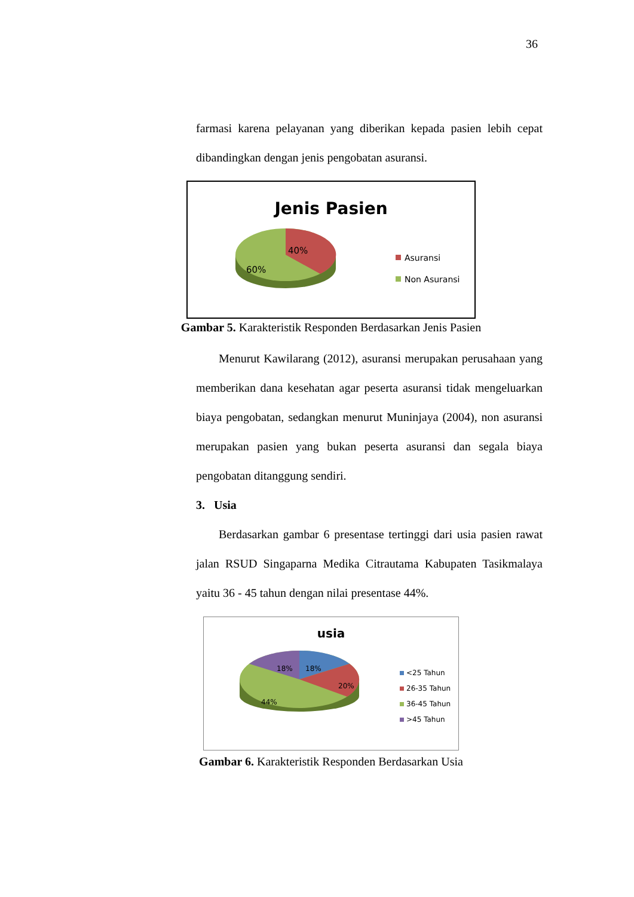36
farmasi karena pelayanan yang diberikan kepada pasien lebih cepat dibandingkan dengan jenis pengobatan asuransi.
Jenis Pasien
40%
60%
Asuransi
Non Asuransi
Gambar 5. Karakteristik Responden Berdasarkan Jenis Pasien
Menurut Kawilarang (2012), asuransi merupakan perusahaan yang memberikan dana kesehatan agar peserta asuransi tidak mengeluarkan biaya pengobatan, sedangkan menurut Muninjaya (2004), non asuransi merupakan pasien yang bukan peserta asuransi dan segala biaya pengobatan ditanggung sendiri.
3. Usia
Berdasarkan gambar 6 presentase tertinggi dari usia pasien rawat jalan RSUD Singaparna Medika Citrautama Kabupaten Tasikmalaya yaitu 36 - 45 tahun dengan nilai presentase 44%.
usia
18%
18%
20%
44%
<25 Tahun
26-35 Tahun
36-45 Tahun
>45 Tahun
Gambar 6. Karakteristik Responden Berdasarkan Usia